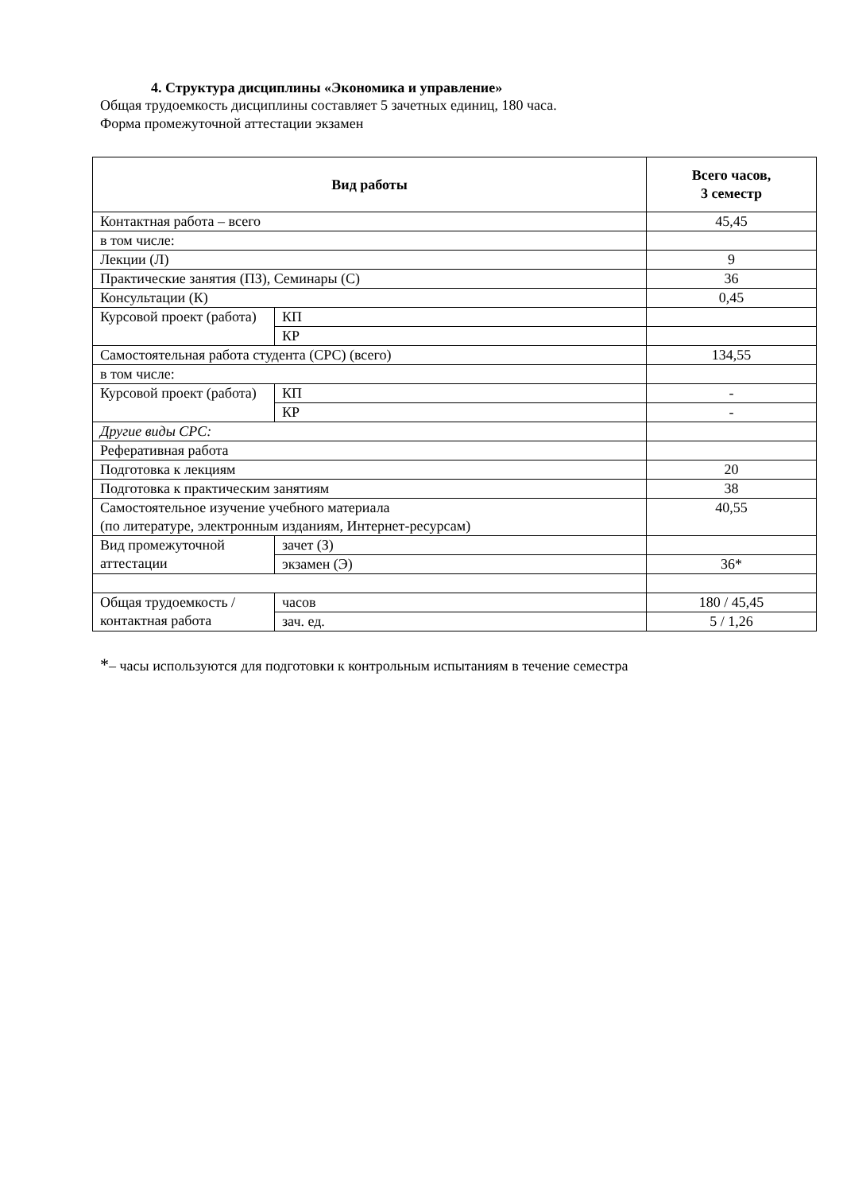4. Структура дисциплины «Экономика и управление»
Общая трудоемкость дисциплины составляет 5 зачетных единиц, 180 часа.
Форма промежуточной аттестации экзамен
| Вид работы | | Всего часов, 3 семестр |
| --- | --- | --- |
| Контактная работа – всего | | 45,45 |
| в том числе: | | |
| Лекции (Л) | | 9 |
| Практические занятия (ПЗ), Семинары (С) | | 36 |
| Консультации (К) | | 0,45 |
| Курсовой проект (работа) | КП | |
| | КР | |
| Самостоятельная работа студента (СРС) (всего) | | 134,55 |
| в том числе: | | |
| Курсовой проект (работа) | КП | - |
| | КР | - |
| Другие виды СРС: | | |
| Реферативная работа | | |
| Подготовка к лекциям | | 20 |
| Подготовка к практическим занятиям | | 38 |
| Самостоятельное изучение учебного материала (по литературе, электронным изданиям, Интернет-ресурсам) | | 40,55 |
| Вид промежуточной аттестации | зачет (З) | |
| | экзамен (Э) | 36* |
| Общая трудоемкость / контактная работа | часов | 180 / 45,45 |
| | зач. ед. | 5 / 1,26 |
*– часы используются для подготовки к контрольным испытаниям в течение семестра